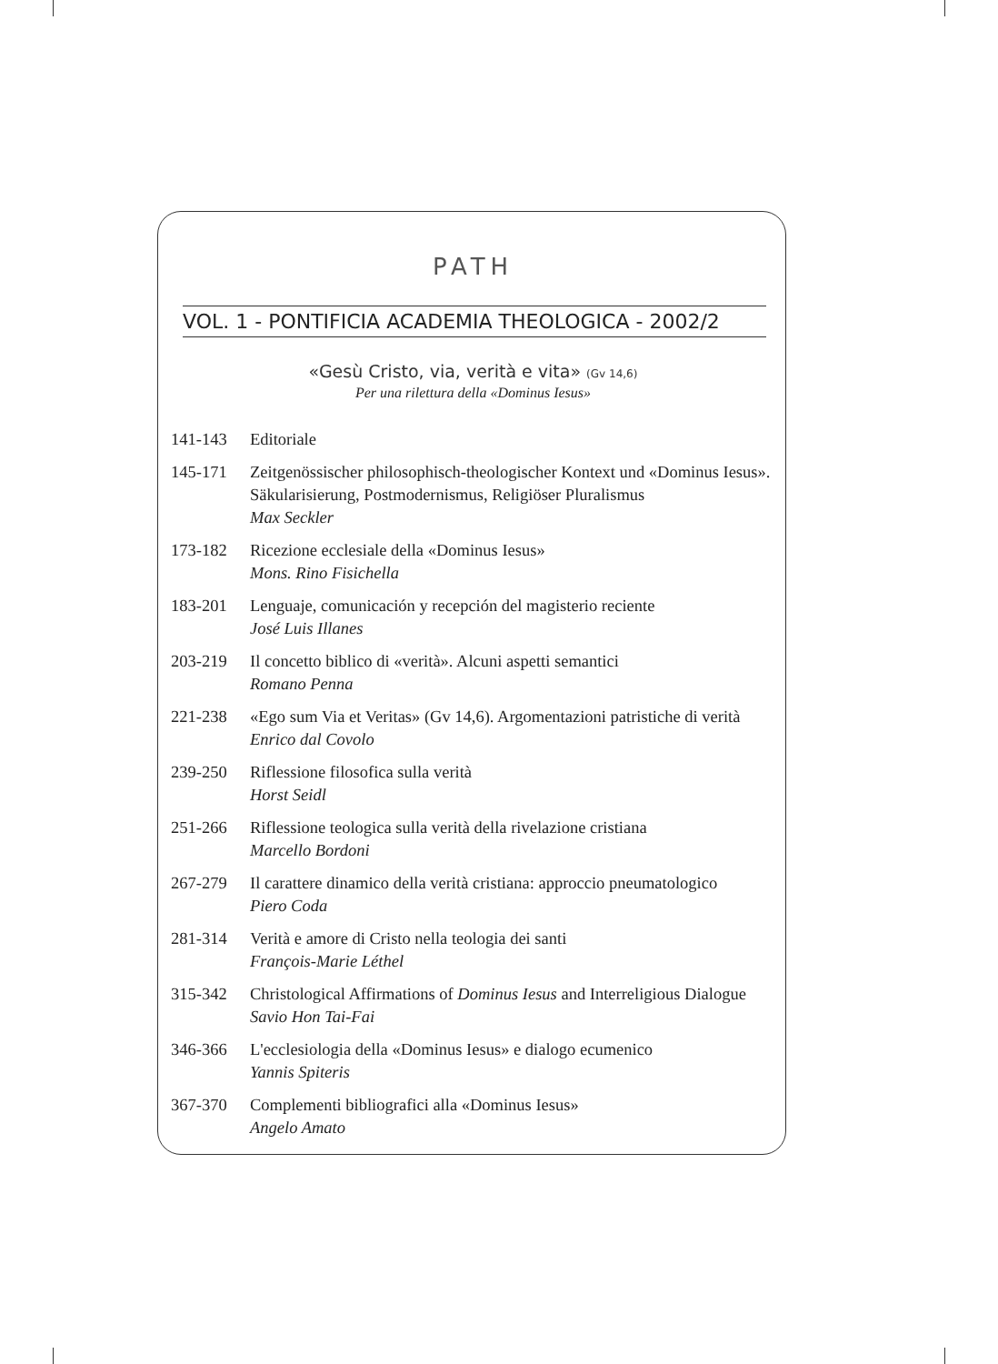PATH
VOL. 1 - PONTIFICIA ACADEMIA THEOLOGICA - 2002/2
«Gesù Cristo, via, verità e vita» (Gv 14,6)
Per una rilettura della «Dominus Iesus»
141-143 Editoriale
145-171 Zeitgenössischer philosophisch-theologischer Kontext und «Dominus Iesus». Säkularisierung, Postmodernismus, Religiöser Pluralismus
Max Seckler
173-182 Ricezione ecclesiale della «Dominus Iesus»
Mons. Rino Fisichella
183-201 Lenguaje, comunicación y recepción del magisterio reciente
José Luis Illanes
203-219 Il concetto biblico di «verità». Alcuni aspetti semantici
Romano Penna
221-238 «Ego sum Via et Veritas» (Gv 14,6). Argomentazioni patristiche di verità
Enrico dal Covolo
239-250 Riflessione filosofica sulla verità
Horst Seidl
251-266 Riflessione teologica sulla verità della rivelazione cristiana
Marcello Bordoni
267-279 Il carattere dinamico della verità cristiana: approccio pneumatologico
Piero Coda
281-314 Verità e amore di Cristo nella teologia dei santi
François-Marie Léthel
315-342 Christological Affirmations of Dominus Iesus and Interreligious Dialogue
Savio Hon Tai-Fai
346-366 L'ecclesiologia della «Dominus Iesus» e dialogo ecumenico
Yannis Spiteris
367-370 Complementi bibliografici alla «Dominus Iesus»
Angelo Amato